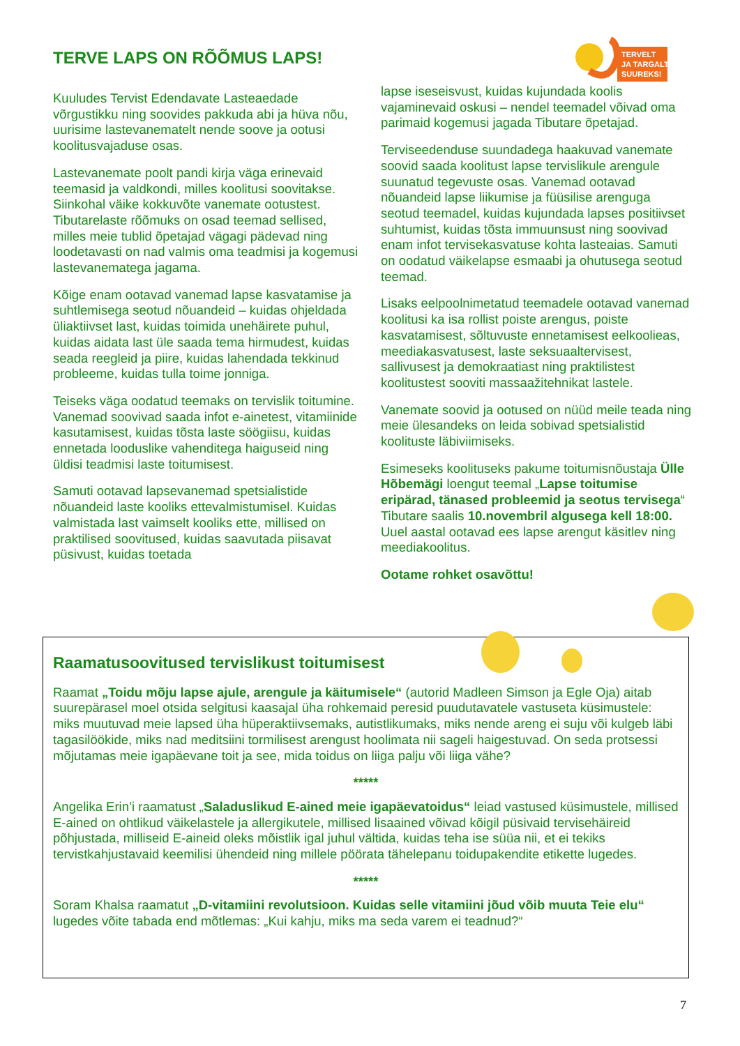TERVELT
JA TARGALT
SUUREKS!
TERVE LAPS ON RÕÕMUS LAPS!
Kuuludes Tervist Edendavate Lasteaedade võrgustikku ning soovides pakkuda abi ja hüva nõu, uurisime lastevanematelt nende soove ja ootusi koolitusvajaduse osas.
Lastevanemate poolt pandi kirja väga erinevaid teemasid ja valdkondi, milles koolitusi soovitakse. Siinkohal väike kokkuvõte vanemate ootustest. Tibutarelaste rõõmuks on osad teemad sellised, milles meie tublid õpetajad vägagi pädevad ning loodetavasti on nad valmis oma teadmisi ja kogemusi lastevanematega jagama.
Kõige enam ootavad vanemad lapse kasvatamise ja suhtlemisega seotud nõuandeid – kuidas ohjeldada üliaktiivset last, kuidas toimida unehäirete puhul, kuidas aidata last üle saada tema hirmudest, kuidas seada reegleid ja piire, kuidas lahendada tekkinud probleeme, kuidas tulla toime jonniga.
Teiseks väga oodatud teemaks on tervislik toitumine. Vanemad soovivad saada infot e-ainetest, vitamiinide kasutamisest, kuidas tõsta laste söögiisu, kuidas ennetada looduslike vahenditega haiguseid ning üldisi teadmisi laste toitumisest.
Samuti ootavad lapsevanemad spetsialistide nõuandeid laste kooliks ettevalmistumisel. Kuidas valmistada last vaimselt kooliks ette, millised on praktilised soovitused, kuidas saavutada piisavat püsivust, kuidas toetada
lapse iseseisvust, kuidas kujundada koolis vajaminevaid oskusi – nendel teemadel võivad oma parimaid kogemusi jagada Tibutare õpetajad.
Terviseedenduse suundadega haakuvad vanemate soovid saada koolitust lapse tervislikule arengule suunatud tegevuste osas. Vanemad ootavad nõuandeid lapse liikumise ja füüsilise arenguga seotud teemadel, kuidas kujundada lapses positiivset suhtumist, kuidas tõsta immuunsust ning soovivad enam infot tervisekasvatuse kohta lasteaias. Samuti on oodatud väikelapse esmaabi ja ohutusega seotud teemad.
Lisaks eelpoolnimetatud teemadele ootavad vanemad koolitusi ka isa rollist poiste arengus, poiste kasvatamisest, sõltuvuste ennetamisest eelkoolieas, meediakasvatusest, laste seksuaaltervisest, sallivusest ja demokraatiast ning praktilistest koolitustest sooviti massaažitehnikat lastele.
Vanemate soovid ja ootused on nüüd meile teada ning meie ülesandeks on leida sobivad spetsialistid koolituste läbiviimiseks.
Esimeseks koolituseks pakume toitumisnõustaja Ülle Hõbemägi loengut teemal „Lapse toitumise eripärad, tänased probleemid ja seotus tervisega“ Tibutare saalis 10.novembril algusega kell 18:00. Uuel aastal ootavad ees lapse arengut käsitlev ning meediakoolitus.
Ootame rohket osavõttu!
Raamatusoovitused tervislikust toitumisest
Raamat „Toidu mõju lapse ajule, arengule ja käitumisele“ (autorid Madleen Simson ja Egle Oja) aitab suurepärasel moel otsida selgitusi kaasajal üha rohkemaid peresid puudutavatele vastuseta küsimustele: miks muutuvad meie lapsed üha hüperaktiivsemaks, autistlikumaks, miks nende areng ei suju või kulgeb läbi tagasilöökide, miks nad meditsiini tormilisest arengust hoolimata nii sageli haigestuvad. On seda protsessi mõjutamas meie igapäevane toit ja see, mida toidus on liiga palju või liiga vähe?
*****
Angelika Erin’i raamatust „Saladuslikud E-ained meie igapäevatoidus“ leiad vastused küsimustele, millised E-ained on ohtlikud väikelastele ja allergikutele, millised lisaained võivad kõigil püsivaid tervisehäireid põhjustada, milliseid E-aineid oleks mõistlik igal juhul vältida, kuidas teha ise süüa nii, et ei tekiks tervistkahjustavaid keemilisi ühendeid ning millele pöörata tähelepanu toidupakendite etikette lugedes.
*****
Soram Khalsa raamatut „D-vitamiini revolutsioon. Kuidas selle vitamiini jõud võib muuta Teie elu“ lugedes võite tabada end mõtlemas: „Kui kahju, miks ma seda varem ei teadnud?“
7